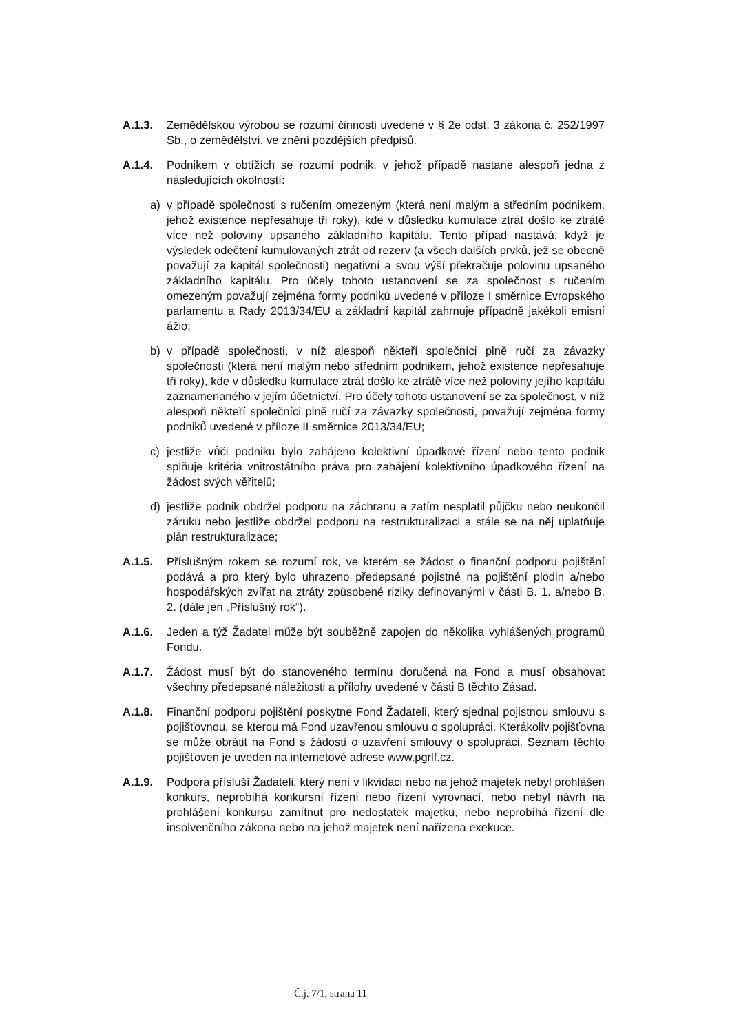A.1.3. Zemědělskou výrobou se rozumí činnosti uvedené v § 2e odst. 3 zákona č. 252/1997 Sb., o zemědělství, ve znění pozdějších předpisů.
A.1.4. Podnikem v obtížích se rozumí podnik, v jehož případě nastane alespoň jedna z následujících okolností:
a) v případě společnosti s ručením omezeným (která není malým a středním podnikem, jehož existence nepřesahuje tři roky), kde v důsledku kumulace ztrát došlo ke ztrátě více než poloviny upsaného základního kapitálu. Tento případ nastává, když je výsledek odečtení kumulovaných ztrát od rezerv (a všech dalších prvků, jež se obecně považují za kapitál společnosti) negativní a svou výší překračuje polovinu upsaného základního kapitálu. Pro účely tohoto ustanovení se za společnost s ručením omezeným považují zejména formy podniků uvedené v příloze I směrnice Evropského parlamentu a Rady 2013/34/EU a základní kapitál zahrnuje případně jakékoli emisní ážio;
b) v případě společnosti, v níž alespoň někteří společníci plně ručí za závazky společnosti (která není malým nebo středním podnikem, jehož existence nepřesahuje tři roky), kde v důsledku kumulace ztrát došlo ke ztrátě více než poloviny jejího kapitálu zaznamenaného v jejím účetnictví. Pro účely tohoto ustanovení se za společnost, v níž alespoň někteří společníci plně ručí za závazky společnosti, považují zejména formy podniků uvedené v příloze II směrnice 2013/34/EU;
c) jestliže vůči podniku bylo zahájeno kolektivní úpadkové řízení nebo tento podnik splňuje kritéria vnitrostátního práva pro zahájení kolektivního úpadkového řízení na žádost svých věřitelů;
d) jestliže podnik obdržel podporu na záchranu a zatím nesplatil půjčku nebo neukončil záruku nebo jestliže obdržel podporu na restrukturalizaci a stále se na něj uplatňuje plán restrukturalizace;
A.1.5. Příslušným rokem se rozumí rok, ve kterém se žádost o finanční podporu pojištění podává a pro který bylo uhrazeno předepsané pojistné na pojištění plodin a/nebo hospodářských zvířat na ztráty způsobené riziky definovanými v části B. 1. a/nebo B. 2. (dále jen „Příslušný rok“).
A.1.6. Jeden a týž Žadatel může být souběžně zapojen do několika vyhlášených programů Fondu.
A.1.7. Žádost musí být do stanoveného termínu doručená na Fond a musí obsahovat všechny předepsané náležitosti a přílohy uvedené v části B těchto Zásad.
A.1.8. Finanční podporu pojištění poskytne Fond Žadateli, který sjednal pojistnou smlouvu s pojišťovnou, se kterou má Fond uzavřenou smlouvu o spolupráci. Kterákoliv pojišťovna se může obrátit na Fond s žádostí o uzavření smlouvy o spolupráci. Seznam těchto pojišťoven je uveden na internetové adrese www.pgrlf.cz.
A.1.9. Podpora přísluší Žadateli, který není v likvidaci nebo na jehož majetek nebyl prohlášen konkurs, neprobíhá konkursní řízení nebo řízení vyrovnací, nebo nebyl návrh na prohlášení konkursu zamítnut pro nedostatek majetku, nebo neprobíhá řízení dle insolvenčního zákona nebo na jehož majetek není nařízena exekuce.
Č.j. 7/1, strana 11